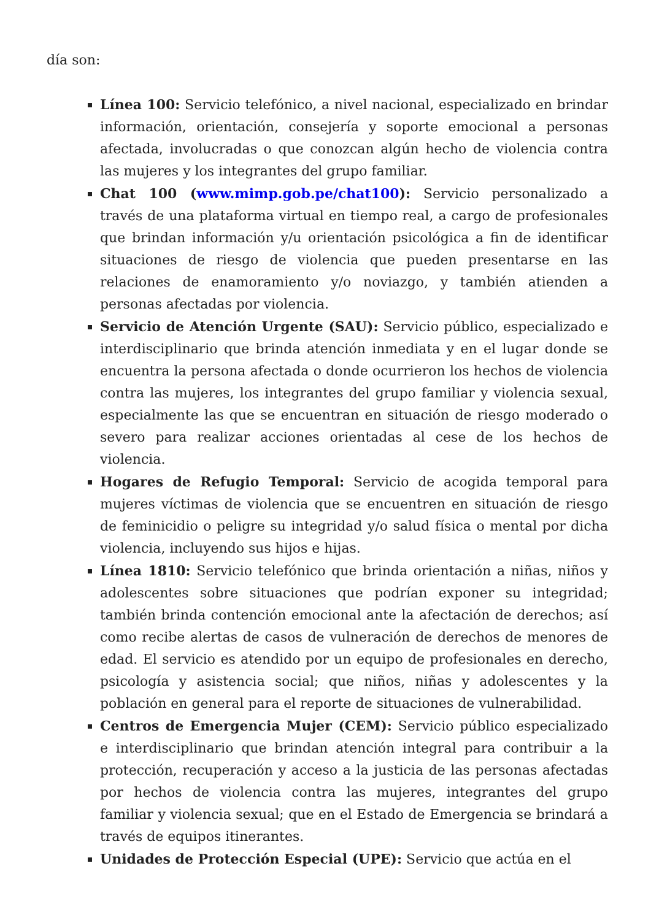día son:
Línea 100: Servicio telefónico, a nivel nacional, especializado en brindar información, orientación, consejería y soporte emocional a personas afectada, involucradas o que conozcan algún hecho de violencia contra las mujeres y los integrantes del grupo familiar.
Chat 100 (www.mimp.gob.pe/chat100): Servicio personalizado a través de una plataforma virtual en tiempo real, a cargo de profesionales que brindan información y/u orientación psicológica a fin de identificar situaciones de riesgo de violencia que pueden presentarse en las relaciones de enamoramiento y/o noviazgo, y también atienden a personas afectadas por violencia.
Servicio de Atención Urgente (SAU): Servicio público, especializado e interdisciplinario que brinda atención inmediata y en el lugar donde se encuentra la persona afectada o donde ocurrieron los hechos de violencia contra las mujeres, los integrantes del grupo familiar y violencia sexual, especialmente las que se encuentran en situación de riesgo moderado o severo para realizar acciones orientadas al cese de los hechos de violencia.
Hogares de Refugio Temporal: Servicio de acogida temporal para mujeres víctimas de violencia que se encuentren en situación de riesgo de feminicidio o peligre su integridad y/o salud física o mental por dicha violencia, incluyendo sus hijos e hijas.
Línea 1810: Servicio telefónico que brinda orientación a niñas, niños y adolescentes sobre situaciones que podrían exponer su integridad; también brinda contención emocional ante la afectación de derechos; así como recibe alertas de casos de vulneración de derechos de menores de edad. El servicio es atendido por un equipo de profesionales en derecho, psicología y asistencia social; que niños, niñas y adolescentes y la población en general para el reporte de situaciones de vulnerabilidad.
Centros de Emergencia Mujer (CEM): Servicio público especializado e interdisciplinario que brindan atención integral para contribuir a la protección, recuperación y acceso a la justicia de las personas afectadas por hechos de violencia contra las mujeres, integrantes del grupo familiar y violencia sexual; que en el Estado de Emergencia se brindará a través de equipos itinerantes.
Unidades de Protección Especial (UPE): Servicio que actúa en el